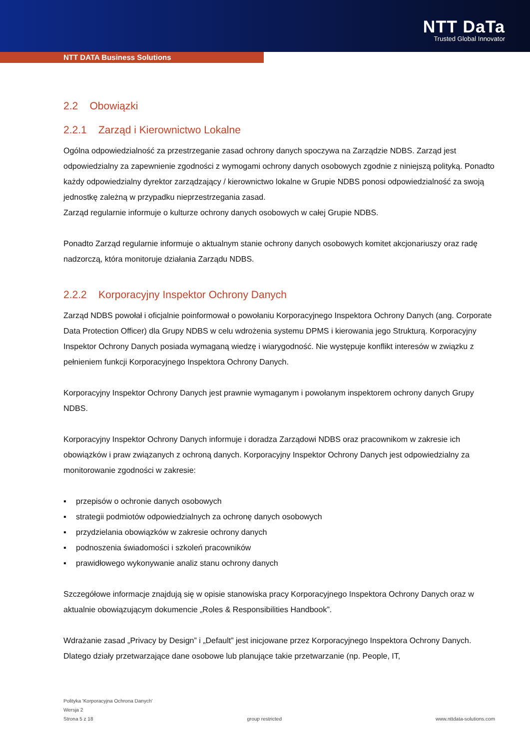NTT DaTa
Trusted Global Innovator
NTT DATA Business Solutions
2.2 Obowiązki
2.2.1 Zarząd i Kierownictwo Lokalne
Ogólna odpowiedzialność za przestrzeganie zasad ochrony danych spoczywa na Zarządzie NDBS. Zarząd jest odpowiedzialny za zapewnienie zgodności z wymogami ochrony danych osobowych zgodnie z niniejszą polityką. Ponadto każdy odpowiedzialny dyrektor zarządzający / kierownictwo lokalne w Grupie NDBS ponosi odpowiedzialność za swoją jednostkę zależną w przypadku nieprzestrzegania zasad.
Zarząd regularnie informuje o kulturze ochrony danych osobowych w całej Grupie NDBS.
Ponadto Zarząd regularnie informuje o aktualnym stanie ochrony danych osobowych komitet akcjonariuszy oraz radę nadzorczą, która monitoruje działania Zarządu NDBS.
2.2.2 Korporacyjny Inspektor Ochrony Danych
Zarząd NDBS powołał i oficjalnie poinformował o powołaniu Korporacyjnego Inspektora Ochrony Danych (ang. Corporate Data Protection Officer) dla Grupy NDBS w celu wdrożenia systemu DPMS i kierowania jego Strukturą. Korporacyjny Inspektor Ochrony Danych posiada wymaganą wiedzę i wiarygodność. Nie występuje konflikt interesów w związku z pełnieniem funkcji Korporacyjnego Inspektora Ochrony Danych.
Korporacyjny Inspektor Ochrony Danych jest prawnie wymaganym i powołanym inspektorem ochrony danych Grupy NDBS.
Korporacyjny Inspektor Ochrony Danych informuje i doradza Zarządowi NDBS oraz pracownikom w zakresie ich obowiązków i praw związanych z ochroną danych. Korporacyjny Inspektor Ochrony Danych jest odpowiedzialny za monitorowanie zgodności w zakresie:
▪ przepisów o ochronie danych osobowych
▪ strategii podmiotów odpowiedzialnych za ochronę danych osobowych
▪ przydzielania obowiązków w zakresie ochrony danych
▪ podnoszenia świadomości i szkoleń pracowników
▪ prawidłowego wykonywanie analiz stanu ochrony danych
Szczegółowe informacje znajdują się w opisie stanowiska pracy Korporacyjnego Inspektora Ochrony Danych oraz w aktualnie obowiązującym dokumencie „Roles & Responsibilities Handbook”.
Wdrażanie zasad „Privacy by Design” i „Default” jest inicjowane przez Korporacyjnego Inspektora Ochrony Danych. Dlatego działy przetwarzające dane osobowe lub planujące takie przetwarzanie (np. People, IT,
Polityka 'Korporacyjna Ochrona Danych'
Wersja 2
Strona 5 z 18 group restricted www.nttdata-solutions.com